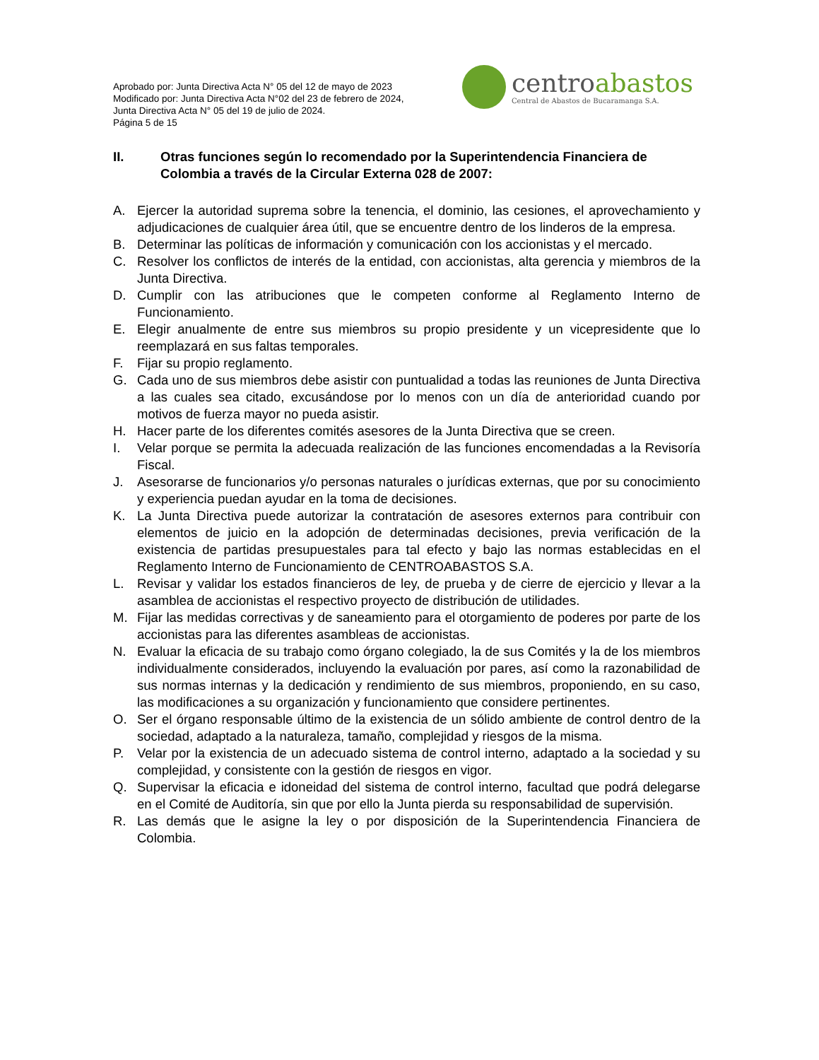Aprobado por: Junta Directiva Acta N° 05 del 12 de mayo de 2023
Modificado por: Junta Directiva Acta N°02 del 23 de febrero de 2024,
Junta Directiva Acta N° 05 del 19 de julio de 2024.
Página 5 de 15
centroabastos
Central de Abastos de Bucaramanga S.A.
II. Otras funciones según lo recomendado por la Superintendencia Financiera de Colombia a través de la Circular Externa 028 de 2007:
A. Ejercer la autoridad suprema sobre la tenencia, el dominio, las cesiones, el aprovechamiento y adjudicaciones de cualquier área útil, que se encuentre dentro de los linderos de la empresa.
B. Determinar las políticas de información y comunicación con los accionistas y el mercado.
C. Resolver los conflictos de interés de la entidad, con accionistas, alta gerencia y miembros de la Junta Directiva.
D. Cumplir con las atribuciones que le competen conforme al Reglamento Interno de Funcionamiento.
E. Elegir anualmente de entre sus miembros su propio presidente y un vicepresidente que lo reemplazará en sus faltas temporales.
F. Fijar su propio reglamento.
G. Cada uno de sus miembros debe asistir con puntualidad a todas las reuniones de Junta Directiva a las cuales sea citado, excusándose por lo menos con un día de anterioridad cuando por motivos de fuerza mayor no pueda asistir.
H. Hacer parte de los diferentes comités asesores de la Junta Directiva que se creen.
I. Velar porque se permita la adecuada realización de las funciones encomendadas a la Revisoría Fiscal.
J. Asesorarse de funcionarios y/o personas naturales o jurídicas externas, que por su conocimiento y experiencia puedan ayudar en la toma de decisiones.
K. La Junta Directiva puede autorizar la contratación de asesores externos para contribuir con elementos de juicio en la adopción de determinadas decisiones, previa verificación de la existencia de partidas presupuestales para tal efecto y bajo las normas establecidas en el Reglamento Interno de Funcionamiento de CENTROABASTOS S.A.
L. Revisar y validar los estados financieros de ley, de prueba y de cierre de ejercicio y llevar a la asamblea de accionistas el respectivo proyecto de distribución de utilidades.
M. Fijar las medidas correctivas y de saneamiento para el otorgamiento de poderes por parte de los accionistas para las diferentes asambleas de accionistas.
N. Evaluar la eficacia de su trabajo como órgano colegiado, la de sus Comités y la de los miembros individualmente considerados, incluyendo la evaluación por pares, así como la razonabilidad de sus normas internas y la dedicación y rendimiento de sus miembros, proponiendo, en su caso, las modificaciones a su organización y funcionamiento que considere pertinentes.
O. Ser el órgano responsable último de la existencia de un sólido ambiente de control dentro de la sociedad, adaptado a la naturaleza, tamaño, complejidad y riesgos de la misma.
P. Velar por la existencia de un adecuado sistema de control interno, adaptado a la sociedad y su complejidad, y consistente con la gestión de riesgos en vigor.
Q. Supervisar la eficacia e idoneidad del sistema de control interno, facultad que podrá delegarse en el Comité de Auditoría, sin que por ello la Junta pierda su responsabilidad de supervisión.
R. Las demás que le asigne la ley o por disposición de la Superintendencia Financiera de Colombia.